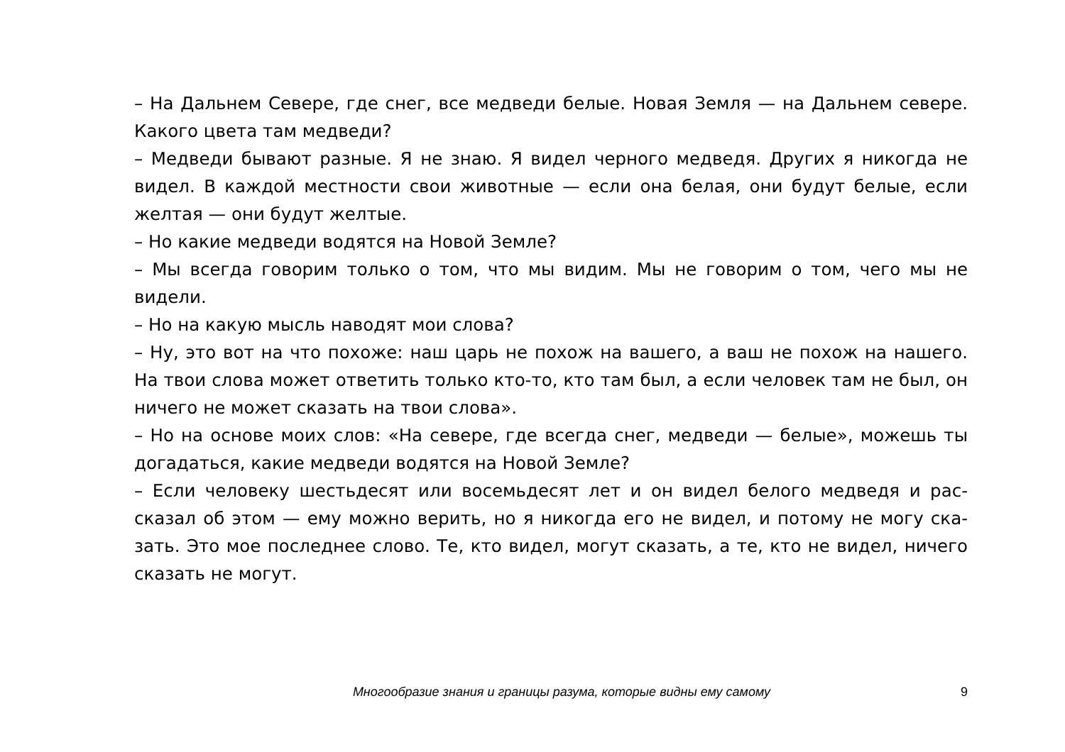– На Дальнем Севере, где снег, все медведи белые. Новая Земля — на Дальнем севе­ре. Какого цвета там медведи?
– Медведи бывают разные. Я не знаю. Я видел черного медведя. Других я никогда не видел. В каждой местности свои животные — если она белая, они будут белые, если желтая — они будут желтые.
– Но какие медведи водятся на Новой Земле?
– Мы всегда говорим только о том, что мы видим. Мы не говорим о том, чего мы не видели.
– Но на какую мысль наводят мои слова?
– Ну, это вот на что похоже: наш царь не похож на вашего, а ваш не похож на нашего. На твои слова может ответить только кто-то, кто там был, а если человек там не был, он ничего не может сказать на твои слова».
– Но на основе моих слов: «На севере, где всегда снег, медведи — белые», можешь ты догадаться, какие медведи водятся на Новой Земле?
– Если человеку шестьдесят или восемьдесят лет и он видел белого медведя и рас­сказал об этом — ему можно верить, но я никогда его не видел, и потому не могу ска­зать. Это мое последнее слово. Те, кто видел, могут сказать, а те, кто не видел, ничего сказать не могут.
Многообразие знания и границы разума, которые видны ему самому 9